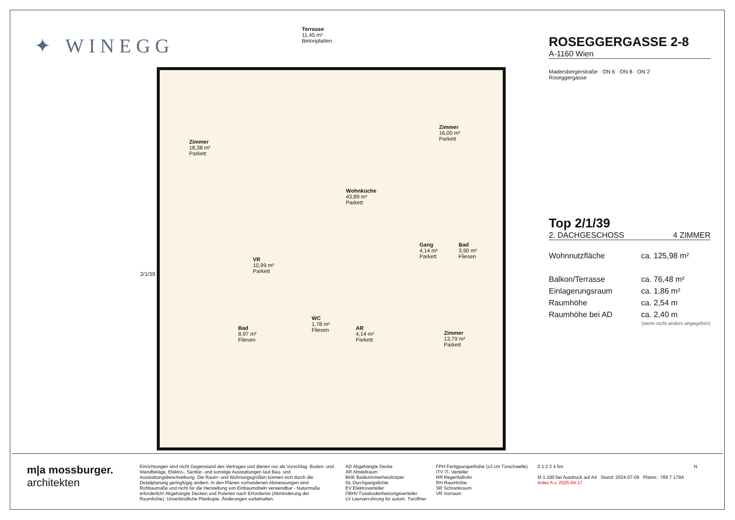✦ WINEGG
Terrasse
11,45 m²
Betonplatten
Zimmer
18,38 m²
Parkett
Wohnküche
43,89 m²
Parkett
Zimmer
16,00 m²
Parkett
VR
10,99 m²
Parkett
Gang
4,14 m²
Parkett
Bad
3,90 m²
Fliesen
Bad
8,97 m²
Fliesen
WC
1,78 m²
Fliesen
AR
4,14 m²
Parkett
Zimmer
13,79 m²
Parkett
2/1/39
ROSEGGERGASSE 2-8
A-1160 Wien
Madersbergerstraße · ON 6 · ON 8 · ON 2
Roseggergasse
Top 2/1/39
2. DACHGESCHOSS 4 ZIMMER
| Wohnnutzfläche | ca. 125,98 m² |
| Balkon/Terrasse | ca. 76,48 m² |
| Einlagerungsraum | ca. 1,86 m² |
| Raumhöhe | ca. 2,54 m |
| Raumhöhe bei AD | ca. 2,40 m |
(wenn nicht anders angegeben)
m|a mossburger. architekten
Einrichtungen sind nicht Gegenstand des Vertrages und dienen nur als Vorschlag. Boden- und Wandbeläge, Elektro-, Sanitär- und sonstige Ausstattungen laut Bau- und Ausstattungsbeschreibung. Die Raum- und Wohnungsgrößen können sich durch die Detailplanung geringfügig ändern. In den Plänen vorhandenen Abmessungen sind Rohbaumaße und nicht für die Herstellung von Einbaumöbeln verwendbar - Naturmaße erforderlich! Abgehängte Decken und Poterien nach Erfordernis (Abminderung der Raumhöhe). Unverbindliche Plankopie, Änderungen vorbehalten.
AD Abgehängte Decke
AR Abstellraum
BHK Badezimmerheizkörper
DL Durchgangslichte
EV Elektroverteiler
FBHV Fussbodenheizungsverteiler
LV Leerverrohrung für autom. Türöffner
FPH Fertigparapethöhe (±3 cm Türschwelle)
ITV IT- Verteiler
RR Regenfallrohr
RH Raumhöhe
SR Schrankraum
VR Vorraum
0 1 2 3 4 5m
M 1:100 bei Ausdruck auf A4 Stand: 2024-07-09 Plannr.: 769 7 179A
Index A v. 2025-04-17
N